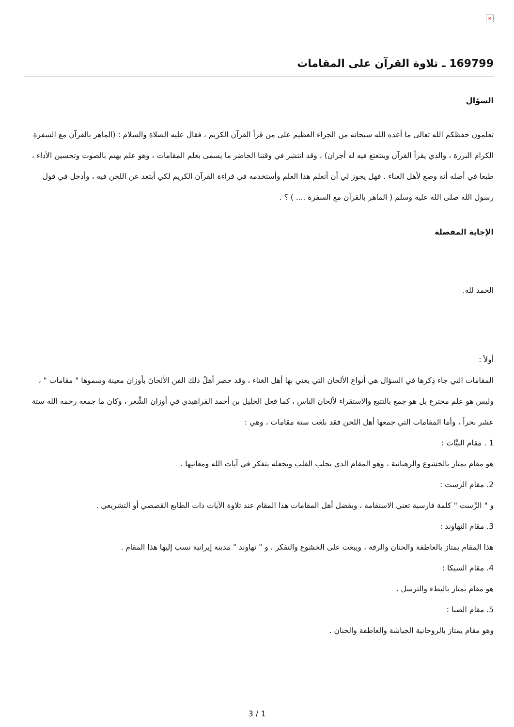×
169799 ـ تلاوة القرآن على المقامات
السؤال
تعلمون حفظكم الله تعالى ما أعده الله سبحانه من الجزاء العظيم على من قرأ القرآن الكريم ، فقال عليه الصلاة والسلام : (الماهر بالقرآن مع السفرة الكرام البررة ، والذي يقرأ القرآن ويتتعتع فيه له أجران) ، وقد انتشر في وقتنا الحاضر ما يسمى بعلم المقامات ، وهو علم يهتم بالصوت وتحسين الأداء ، طبعا في أصله أنه وضع لأهل الغناء . فهل يجوز لي أن أتعلم هذا العلم وأستخدمه في قراءة القرآن الكريم لكي أبتعد عن اللحن فيه ، وأدخل في قول رسول الله صلى الله عليه وسلم ( الماهر بالقرآن مع السفرة .... ) ؟ .
الإجابة المفصلة
الحمد لله.
أولاً :
المقامات التي جاء ذِكرها في السؤال هي أنواع الألحان التي يغني بها أهل الغناء ، وقد حصر أهلُ ذلك الفن الألحانَ بأوزان معينة وسموها " مقامات " ، وليس هو علم مخترع بل هو جمع بالتتبع والاستقراء لألحان الناس ، كما فعل الخليل بن أحمد الفراهيدي في أوزان الشِّعر ، وكان ما جمعه رحمه الله ستة عشر بحراً ، وأما المقامات التي جمعها أهل اللحن فقد بلغت ستة مقامات ، وهي :
1 . مقام البيَّات :
هو مقام يمتاز بالخشوع والرهبانية ، وهو المقام الذي يجلب القلب ويجعله يتفكر في آيات الله ومعانيها .
2. مقام الرست :
و " الرِّست " كلمة فارسية تعني الاستقامة ، ويفضل أهل المقامات هذا المقام عند تلاوة الآيات ذات الطابع القصصي أو التشريعي .
3. مقام النهاوند :
هذا المقام يمتاز بالعاطفة والحنان والرقة ، ويبعث على الخشوع والتفكر ، و " نهاوند " مدينة إيرانية نسب إليها هذا المقام .
4. مقام السيكا :
هو مقام يمتاز بالبطء والترسل .
5. مقام الصبا :
وهو مقام يمتاز بالروحانية الجياشة والعاطفة والحنان .
3 / 1